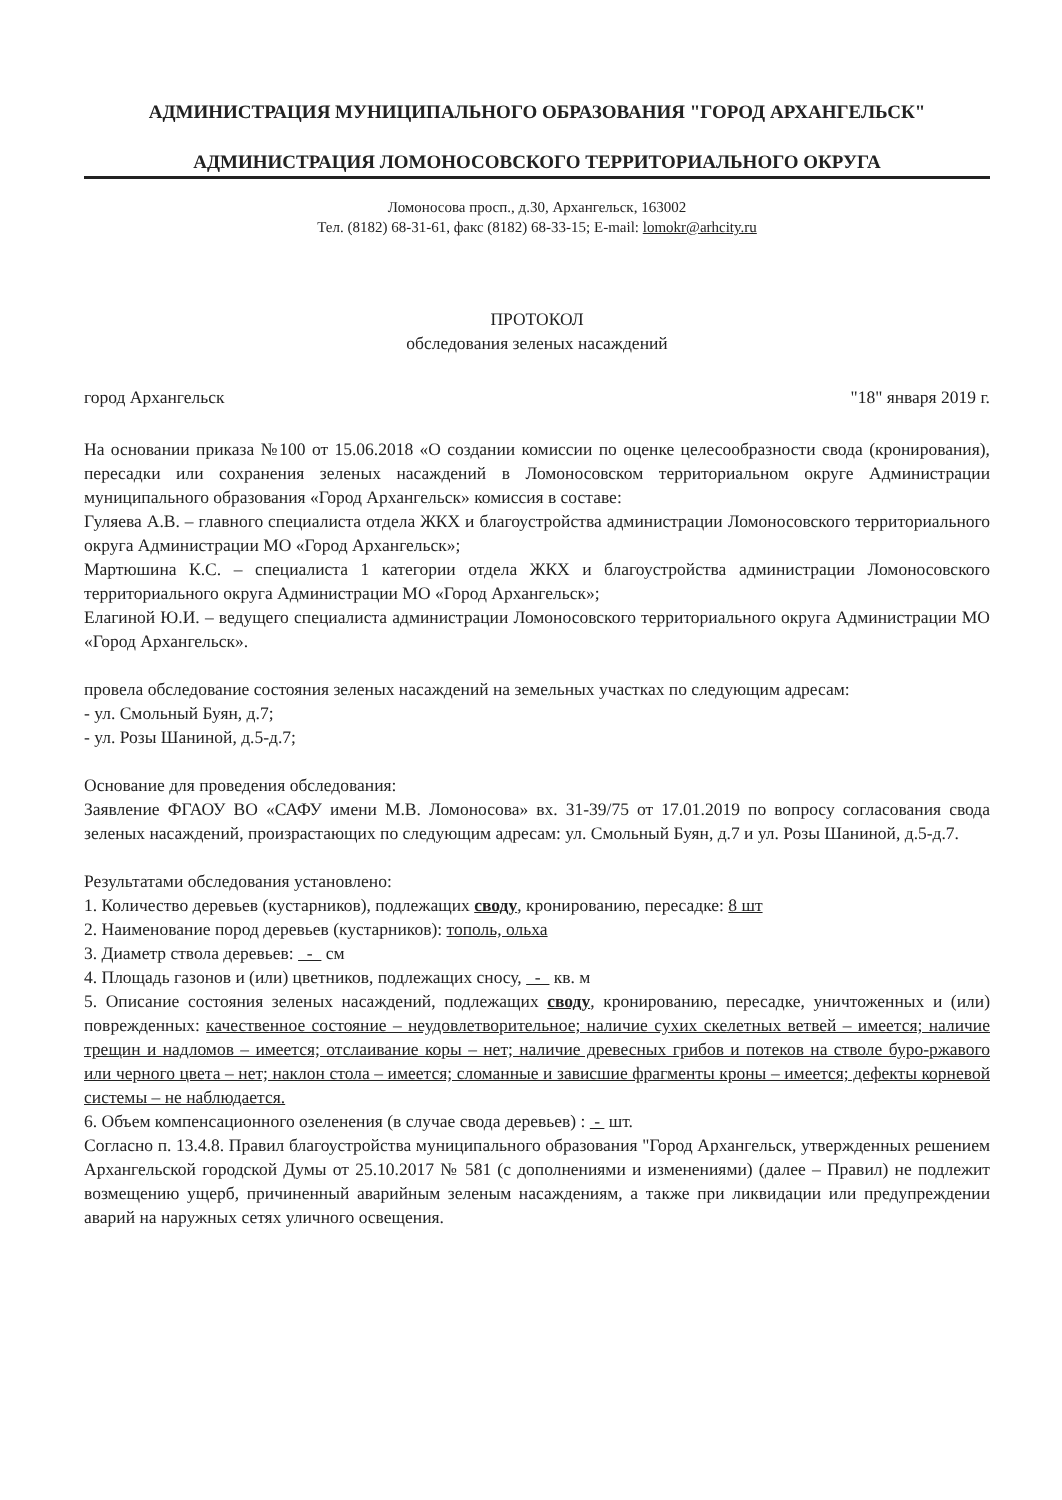АДМИНИСТРАЦИЯ МУНИЦИПАЛЬНОГО ОБРАЗОВАНИЯ "ГОРОД АРХАНГЕЛЬСК"
АДМИНИСТРАЦИЯ ЛОМОНОСОВСКОГО ТЕРРИТОРИАЛЬНОГО ОКРУГА
Ломоносова просп., д.30, Архангельск, 163002
Тел. (8182) 68-31-61, факс (8182) 68-33-15; E-mail: lomokr@arhcity.ru
ПРОТОКОЛ
обследования зеленых насаждений
город Архангельск "18" января 2019 г.
На основании приказа №100 от 15.06.2018 «О создании комиссии по оценке целесообразности свода (кронирования), пересадки или сохранения зеленых насаждений в Ломоносовском территориальном округе Администрации муниципального образования «Город Архангельск» комиссия в составе:
Гуляева А.В. – главного специалиста отдела ЖКХ и благоустройства администрации Ломоносовского территориального округа Администрации МО «Город Архангельск»;
Мартюшина К.С. – специалиста 1 категории отдела ЖКХ и благоустройства администрации Ломоносовского территориального округа Администрации МО «Город Архангельск»;
Елагиной Ю.И. – ведущего специалиста администрации Ломоносовского территориального округа Администрации МО «Город Архангельск».
провела обследование состояния зеленых насаждений на земельных участках по следующим адресам:
- ул. Смольный Буян, д.7;
- ул. Розы Шаниной, д.5-д.7;
Основание для проведения обследования:
Заявление ФГАОУ ВО «САФУ имени М.В. Ломоносова» вх. 31-39/75 от 17.01.2019 по вопросу согласования свода зеленых насаждений, произрастающих по следующим адресам: ул. Смольный Буян, д.7 и ул. Розы Шаниной, д.5-д.7.
Результатами обследования установлено:
1. Количество деревьев (кустарников), подлежащих своду, кронированию, пересадке: 8 шт
2. Наименование пород деревьев (кустарников): тополь, ольха
3. Диаметр ствола деревьев: - см
4. Площадь газонов и (или) цветников, подлежащих сносу, - кв. м
5. Описание состояния зеленых насаждений, подлежащих своду, кронированию, пересадке, уничтоженных и (или) поврежденных: качественное состояние – неудовлетворительное; наличие сухих скелетных ветвей – имеется; наличие трещин и надломов – имеется; отслаивание коры – нет; наличие древесных грибов и потеков на стволе буро-ржавого или черного цвета – нет; наклон стола – имеется; сломанные и зависшие фрагменты кроны – имеется; дефекты корневой системы – не наблюдается.
6. Объем компенсационного озеленения (в случае свода деревьев) : - шт.
Согласно п. 13.4.8. Правил благоустройства муниципального образования "Город Архангельск, утвержденных решением Архангельской городской Думы от 25.10.2017 № 581 (с дополнениями и изменениями) (далее – Правил) не подлежит возмещению ущерб, причиненный аварийным зеленым насаждениям, а также при ликвидации или предупреждении аварий на наружных сетях уличного освещения.